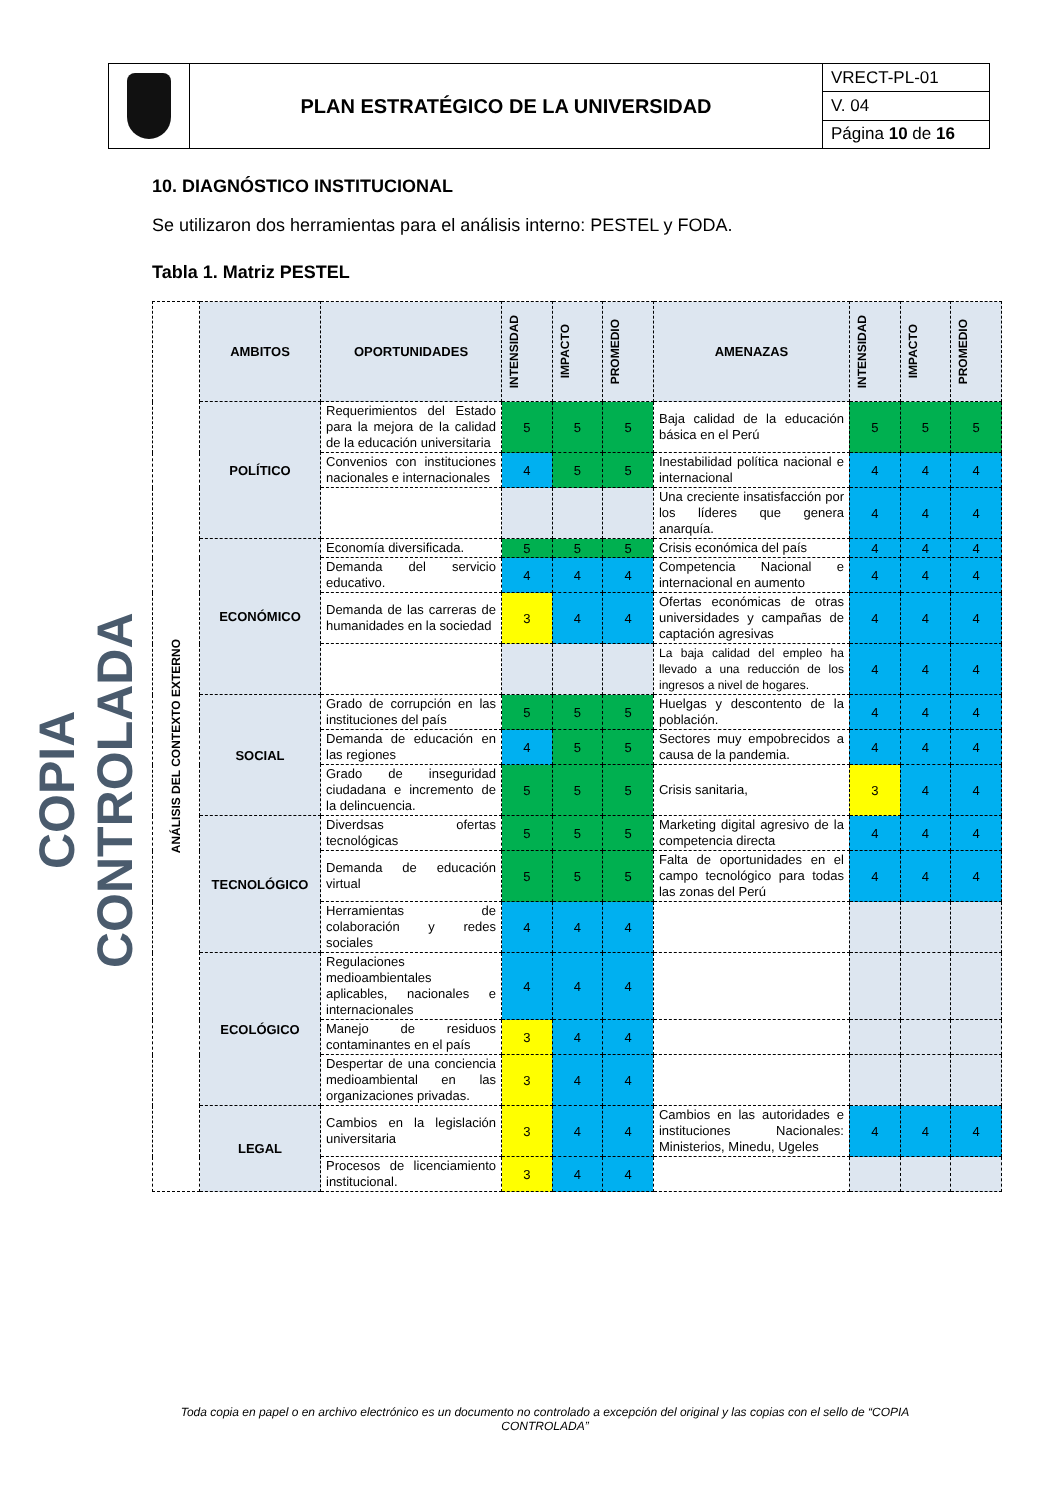| | PLAN ESTRATÉGICO DE LA UNIVERSIDAD | VRECT-PL-01 |
| | | V. 04 |
| | | Página 10 de 16 |
COPIA CONTROLADA
10. DIAGNÓSTICO INSTITUCIONAL
Se utilizaron dos herramientas para el análisis interno: PESTEL y FODA.
Tabla 1. Matriz PESTEL
| ANÁLISIS DEL CONTEXTO EXTERNO | AMBITOS | OPORTUNIDADES | INTENSIDAD | IMPACTO | PROMEDIO | AMENAZAS | INTENSIDAD | IMPACTO | PROMEDIO |
| | POLÍTICO | Requerimientos del Estado para la mejora de la calidad de la educación universitaria | 5 | 5 | 5 | Baja calidad de la educación básica en el Perú | 5 | 5 | 5 |
| | | Convenios con instituciones nacionales e internacionales | 4 | 5 | 5 | Inestabilidad política nacional e internacional | 4 | 4 | 4 |
| | | | | | | Una creciente insatisfacción por los líderes que genera anarquía. | 4 | 4 | 4 |
| | ECONÓMICO | Economía diversificada. | 5 | 5 | 5 | Crisis económica del país | 4 | 4 | 4 |
| | | Demanda del servicio educativo. | 4 | 4 | 4 | Competencia Nacional e internacional en aumento | 4 | 4 | 4 |
| | | Demanda de las carreras de humanidades en la sociedad | 3 | 4 | 4 | Ofertas económicas de otras universidades y campañas de captación agresivas | 4 | 4 | 4 |
| | | | | | | La baja calidad del empleo ha llevado a una reducción de los ingresos a nivel de hogares. | 4 | 4 | 4 |
| | SOCIAL | Grado de corrupción en las instituciones del país | 5 | 5 | 5 | Huelgas y descontento de la población. | 4 | 4 | 4 |
| | | Demanda de educación en las regiones | 4 | 5 | 5 | Sectores muy empobrecidos a causa de la pandemia. | 4 | 4 | 4 |
| | | Grado de inseguridad ciudadana e incremento de la delincuencia. | 5 | 5 | 5 | Crisis sanitaria, | 3 | 4 | 4 |
| | TECNOLÓGICO | Diverdsas ofertas tecnológicas | 5 | 5 | 5 | Marketing digital agresivo de la competencia directa | 4 | 4 | 4 |
| | | Demanda de educación virtual | 5 | 5 | 5 | Falta de oportunidades en el campo tecnológico para todas las zonas del Perú | 4 | 4 | 4 |
| | | Herramientas de colaboración y redes sociales | 4 | 4 | 4 | | | | |
| | ECOLÓGICO | Regulaciones medioambientales aplicables, nacionales e internacionales | 4 | 4 | 4 | | | | |
| | | Manejo de residuos contaminantes en el país | 3 | 4 | 4 | | | | |
| | | Despertar de una conciencia medioambiental en las organizaciones privadas. | 3 | 4 | 4 | | | | |
| | LEGAL | Cambios en la legislación universitaria | 3 | 4 | 4 | Cambios en las autoridades e instituciones Nacionales: Ministerios, Minedu, Ugeles | 4 | 4 | 4 |
| | | Procesos de licenciamiento institucional. | 3 | 4 | 4 | | | | |
Toda copia en papel o en archivo electrónico es un documento no controlado a excepción del original y las copias con el sello de “COPIA CONTROLADA”